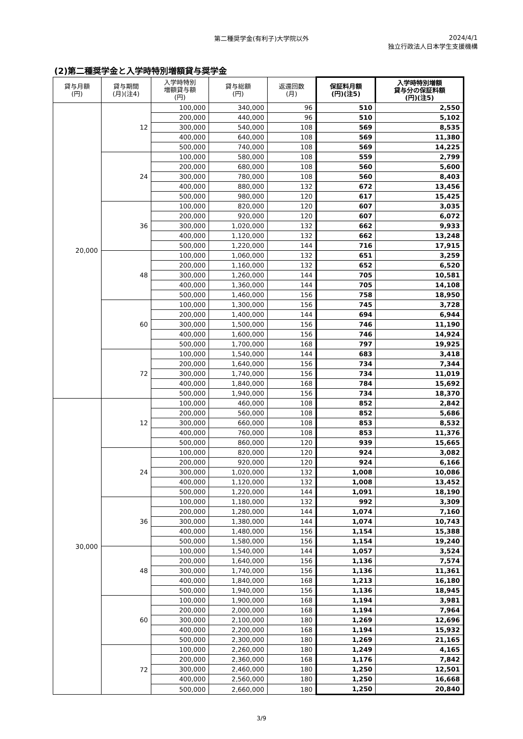第二種奨学金(有利子)大学院以外
2024/4/1
独立行政法人日本学生支援機構
(2)第二種奨学金と入学時特別増額貸与奨学金
| 貸与月額 (円) | 貸与期間 (月)(注4) | 入学時特別 増額貸与額 (円) | 貸与総額 (円) | 返還回数 (月) | 保証料月額 (円)(注5) | 入学時特別増額 貸与分の保証料額 (円)(注5) |
| --- | --- | --- | --- | --- | --- | --- |
| 20,000 | 12 | 100,000 | 340,000 | 96 | 510 | 2,550 |
| | | 200,000 | 440,000 | 96 | 510 | 5,102 |
| | | 300,000 | 540,000 | 108 | 569 | 8,535 |
| | | 400,000 | 640,000 | 108 | 569 | 11,380 |
| | | 500,000 | 740,000 | 108 | 569 | 14,225 |
| | 24 | 100,000 | 580,000 | 108 | 559 | 2,799 |
| | | 200,000 | 680,000 | 108 | 560 | 5,600 |
| | | 300,000 | 780,000 | 108 | 560 | 8,403 |
| | | 400,000 | 880,000 | 132 | 672 | 13,456 |
| | | 500,000 | 980,000 | 120 | 617 | 15,425 |
| | 36 | 100,000 | 820,000 | 120 | 607 | 3,035 |
| | | 200,000 | 920,000 | 120 | 607 | 6,072 |
| | | 300,000 | 1,020,000 | 132 | 662 | 9,933 |
| | | 400,000 | 1,120,000 | 132 | 662 | 13,248 |
| | | 500,000 | 1,220,000 | 144 | 716 | 17,915 |
| | 48 | 100,000 | 1,060,000 | 132 | 651 | 3,259 |
| | | 200,000 | 1,160,000 | 132 | 652 | 6,520 |
| | | 300,000 | 1,260,000 | 144 | 705 | 10,581 |
| | | 400,000 | 1,360,000 | 144 | 705 | 14,108 |
| | | 500,000 | 1,460,000 | 156 | 758 | 18,950 |
| | 60 | 100,000 | 1,300,000 | 156 | 745 | 3,728 |
| | | 200,000 | 1,400,000 | 144 | 694 | 6,944 |
| | | 300,000 | 1,500,000 | 156 | 746 | 11,190 |
| | | 400,000 | 1,600,000 | 156 | 746 | 14,924 |
| | | 500,000 | 1,700,000 | 168 | 797 | 19,925 |
| | 72 | 100,000 | 1,540,000 | 144 | 683 | 3,418 |
| | | 200,000 | 1,640,000 | 156 | 734 | 7,344 |
| | | 300,000 | 1,740,000 | 156 | 734 | 11,019 |
| | | 400,000 | 1,840,000 | 168 | 784 | 15,692 |
| | | 500,000 | 1,940,000 | 156 | 734 | 18,370 |
| 30,000 | 12 | 100,000 | 460,000 | 108 | 852 | 2,842 |
| | | 200,000 | 560,000 | 108 | 852 | 5,686 |
| | | 300,000 | 660,000 | 108 | 853 | 8,532 |
| | | 400,000 | 760,000 | 108 | 853 | 11,376 |
| | | 500,000 | 860,000 | 120 | 939 | 15,665 |
| | 24 | 100,000 | 820,000 | 120 | 924 | 3,082 |
| | | 200,000 | 920,000 | 120 | 924 | 6,166 |
| | | 300,000 | 1,020,000 | 132 | 1,008 | 10,086 |
| | | 400,000 | 1,120,000 | 132 | 1,008 | 13,452 |
| | | 500,000 | 1,220,000 | 144 | 1,091 | 18,190 |
| | 36 | 100,000 | 1,180,000 | 132 | 992 | 3,309 |
| | | 200,000 | 1,280,000 | 144 | 1,074 | 7,160 |
| | | 300,000 | 1,380,000 | 144 | 1,074 | 10,743 |
| | | 400,000 | 1,480,000 | 156 | 1,154 | 15,388 |
| | | 500,000 | 1,580,000 | 156 | 1,154 | 19,240 |
| | 48 | 100,000 | 1,540,000 | 144 | 1,057 | 3,524 |
| | | 200,000 | 1,640,000 | 156 | 1,136 | 7,574 |
| | | 300,000 | 1,740,000 | 156 | 1,136 | 11,361 |
| | | 400,000 | 1,840,000 | 168 | 1,213 | 16,180 |
| | | 500,000 | 1,940,000 | 156 | 1,136 | 18,945 |
| | 60 | 100,000 | 1,900,000 | 168 | 1,194 | 3,981 |
| | | 200,000 | 2,000,000 | 168 | 1,194 | 7,964 |
| | | 300,000 | 2,100,000 | 180 | 1,269 | 12,696 |
| | | 400,000 | 2,200,000 | 168 | 1,194 | 15,932 |
| | | 500,000 | 2,300,000 | 180 | 1,269 | 21,165 |
| | 72 | 100,000 | 2,260,000 | 180 | 1,249 | 4,165 |
| | | 200,000 | 2,360,000 | 168 | 1,176 | 7,842 |
| | | 300,000 | 2,460,000 | 180 | 1,250 | 12,501 |
| | | 400,000 | 2,560,000 | 180 | 1,250 | 16,668 |
| | | 500,000 | 2,660,000 | 180 | 1,250 | 20,840 |
3/9